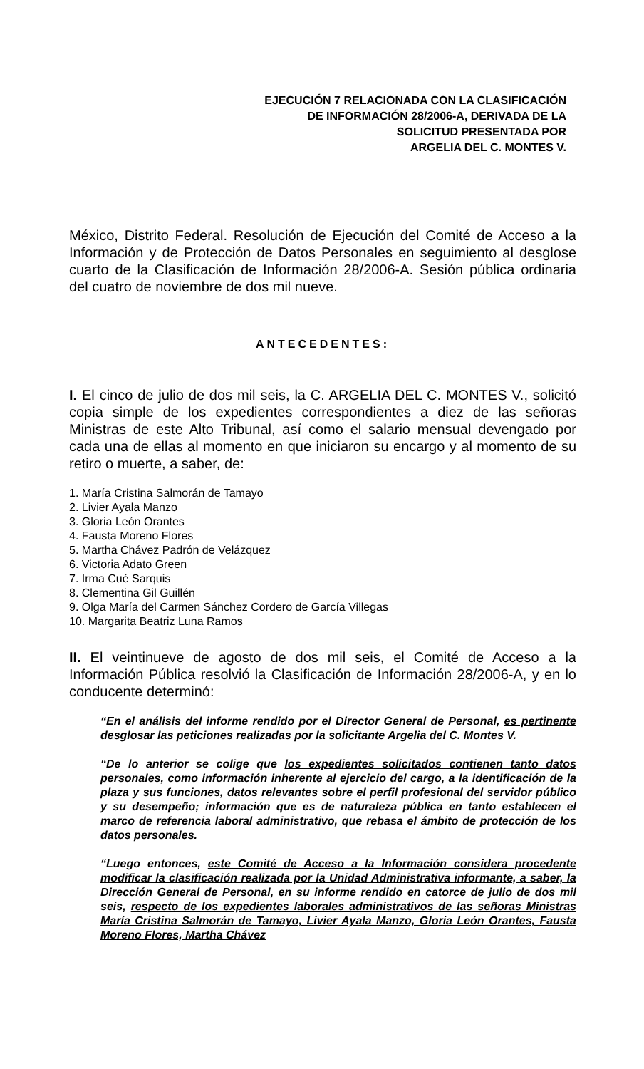EJECUCIÓN 7 RELACIONADA CON LA CLASIFICACIÓN
DE INFORMACIÓN 28/2006-A, DERIVADA DE LA
SOLICITUD PRESENTADA POR
ARGELIA DEL C. MONTES V.
México, Distrito Federal. Resolución de Ejecución del Comité de Acceso a la Información y de Protección de Datos Personales en seguimiento al desglose cuarto de la Clasificación de Información 28/2006-A. Sesión pública ordinaria del cuatro de noviembre de dos mil nueve.
ANTECEDENTES:
I. El cinco de julio de dos mil seis, la C. ARGELIA DEL C. MONTES V., solicitó copia simple de los expedientes correspondientes a diez de las señoras Ministras de este Alto Tribunal, así como el salario mensual devengado por cada una de ellas al momento en que iniciaron su encargo y al momento de su retiro o muerte, a saber, de:
1. María Cristina Salmorán de Tamayo
2. Livier Ayala Manzo
3. Gloria León Orantes
4. Fausta Moreno Flores
5. Martha Chávez Padrón de Velázquez
6. Victoria Adato Green
7. Irma Cué Sarquis
8. Clementina Gil Guillén
9. Olga María del Carmen Sánchez Cordero de García Villegas
10. Margarita Beatriz Luna Ramos
II. El veintinueve de agosto de dos mil seis, el Comité de Acceso a la Información Pública resolvió la Clasificación de Información 28/2006-A, y en lo conducente determinó:
“En el análisis del informe rendido por el Director General de Personal, es pertinente desglosar las peticiones realizadas por la solicitante Argelia del C. Montes V.
“De lo anterior se colige que los expedientes solicitados contienen tanto datos personales, como información inherente al ejercicio del cargo, a la identificación de la plaza y sus funciones, datos relevantes sobre el perfil profesional del servidor público y su desempeño; información que es de naturaleza pública en tanto establecen el marco de referencia laboral administrativo, que rebasa el ámbito de protección de los datos personales.
“Luego entonces, este Comité de Acceso a la Información considera procedente modificar la clasificación realizada por la Unidad Administrativa informante, a saber, la Dirección General de Personal, en su informe rendido en catorce de julio de dos mil seis, respecto de los expedientes laborales administrativos de las señoras Ministras María Cristina Salmorán de Tamayo, Livier Ayala Manzo, Gloria León Orantes, Fausta Moreno Flores, Martha Chávez